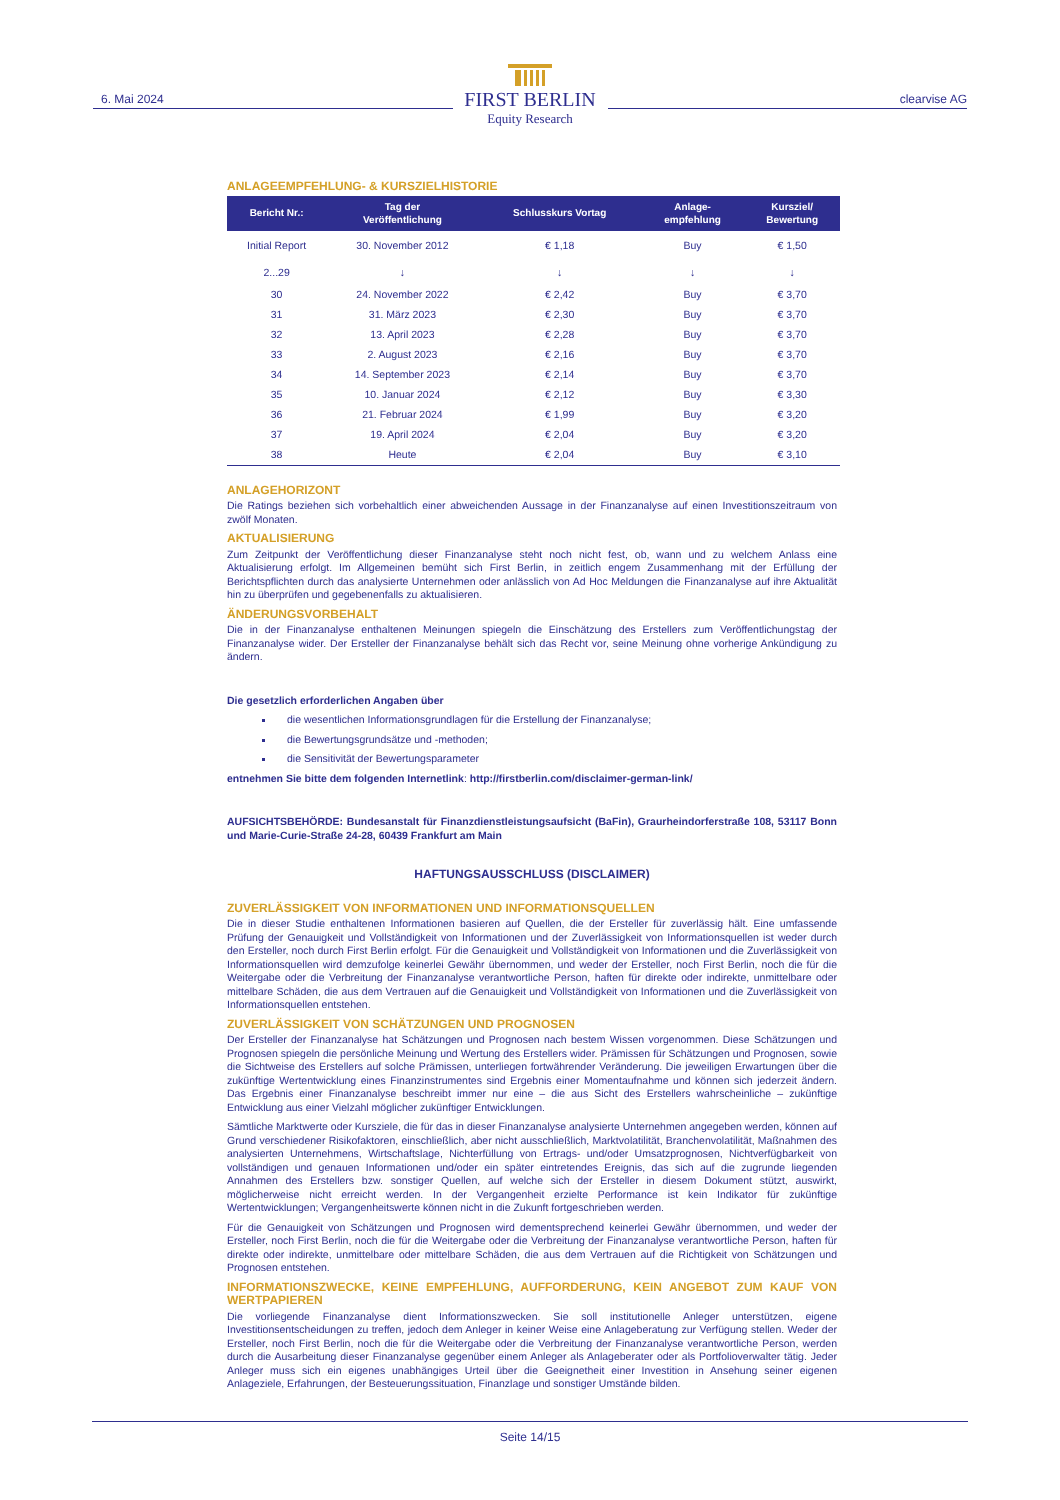6. Mai 2024
FIRST BERLIN
Equity Research
clearvise AG
ANLAGEEMPFEHLUNG- & KURSZIELHISTORIE
| Bericht Nr.: | Tag der Veröffentlichung | Schlusskurs Vortag | Anlage- empfehlung | Kursziel/ Bewertung |
| --- | --- | --- | --- | --- |
| Initial Report | 30. November 2012 | € 1,18 | Buy | € 1,50 |
| 2...29 | ↓ | ↓ | ↓ | ↓ |
| 30 | 24. November 2022 | € 2,42 | Buy | € 3,70 |
| 31 | 31. März 2023 | € 2,30 | Buy | € 3,70 |
| 32 | 13. April 2023 | € 2,28 | Buy | € 3,70 |
| 33 | 2. August 2023 | € 2,16 | Buy | € 3,70 |
| 34 | 14. September 2023 | € 2,14 | Buy | € 3,70 |
| 35 | 10. Januar 2024 | € 2,12 | Buy | € 3,30 |
| 36 | 21. Februar 2024 | € 1,99 | Buy | € 3,20 |
| 37 | 19. April 2024 | € 2,04 | Buy | € 3,20 |
| 38 | Heute | € 2,04 | Buy | € 3,10 |
ANLAGEHORIZONT
Die Ratings beziehen sich vorbehaltlich einer abweichenden Aussage in der Finanzanalyse auf einen Investitionszeitraum von zwölf Monaten.
AKTUALISIERUNG
Zum Zeitpunkt der Veröffentlichung dieser Finanzanalyse steht noch nicht fest, ob, wann und zu welchem Anlass eine Aktualisierung erfolgt. Im Allgemeinen bemüht sich First Berlin, in zeitlich engem Zusammenhang mit der Erfüllung der Berichtspflichten durch das analysierte Unternehmen oder anlässlich von Ad Hoc Meldungen die Finanzanalyse auf ihre Aktualität hin zu überprüfen und gegebenenfalls zu aktualisieren.
ÄNDERUNGSVORBEHALT
Die in der Finanzanalyse enthaltenen Meinungen spiegeln die Einschätzung des Erstellers zum Veröffentlichungstag der Finanzanalyse wider. Der Ersteller der Finanzanalyse behält sich das Recht vor, seine Meinung ohne vorherige Ankündigung zu ändern.
Die gesetzlich erforderlichen Angaben über
die wesentlichen Informationsgrundlagen für die Erstellung der Finanzanalyse;
die Bewertungsgrundsätze und -methoden;
die Sensitivität der Bewertungsparameter
entnehmen Sie bitte dem folgenden Internetlink: http://firstberlin.com/disclaimer-german-link/
AUFSICHTSBEHÖRDE: Bundesanstalt für Finanzdienstleistungsaufsicht (BaFin), Graurheindorferstraße 108, 53117 Bonn und Marie-Curie-Straße 24-28, 60439 Frankfurt am Main
HAFTUNGSAUSSCHLUSS (DISCLAIMER)
ZUVERLÄSSIGKEIT VON INFORMATIONEN UND INFORMATIONSQUELLEN
Die in dieser Studie enthaltenen Informationen basieren auf Quellen, die der Ersteller für zuverlässig hält. Eine umfassende Prüfung der Genauigkeit und Vollständigkeit von Informationen und der Zuverlässigkeit von Informationsquellen ist weder durch den Ersteller, noch durch First Berlin erfolgt. Für die Genauigkeit und Vollständigkeit von Informationen und die Zuverlässigkeit von Informationsquellen wird demzufolge keinerlei Gewähr übernommen, und weder der Ersteller, noch First Berlin, noch die für die Weitergabe oder die Verbreitung der Finanzanalyse verantwortliche Person, haften für direkte oder indirekte, unmittelbare oder mittelbare Schäden, die aus dem Vertrauen auf die Genauigkeit und Vollständigkeit von Informationen und die Zuverlässigkeit von Informationsquellen entstehen.
ZUVERLÄSSIGKEIT VON SCHÄTZUNGEN UND PROGNOSEN
Der Ersteller der Finanzanalyse hat Schätzungen und Prognosen nach bestem Wissen vorgenommen. Diese Schätzungen und Prognosen spiegeln die persönliche Meinung und Wertung des Erstellers wider. Prämissen für Schätzungen und Prognosen, sowie die Sichtweise des Erstellers auf solche Prämissen, unterliegen fortwährender Veränderung. Die jeweiligen Erwartungen über die zukünftige Wertentwicklung eines Finanzinstrumentes sind Ergebnis einer Momentaufnahme und können sich jederzeit ändern. Das Ergebnis einer Finanzanalyse beschreibt immer nur eine – die aus Sicht des Erstellers wahrscheinliche – zukünftige Entwicklung aus einer Vielzahl möglicher zukünftiger Entwicklungen.
Sämtliche Marktwerte oder Kursziele, die für das in dieser Finanzanalyse analysierte Unternehmen angegeben werden, können auf Grund verschiedener Risikofaktoren, einschließlich, aber nicht ausschließlich, Marktvolatilität, Branchenvolatilität, Maßnahmen des analysierten Unternehmens, Wirtschaftslage, Nichterfüllung von Ertrags- und/oder Umsatzprognosen, Nichtverfügbarkeit von vollständigen und genauen Informationen und/oder ein später eintretendes Ereignis, das sich auf die zugrunde liegenden Annahmen des Erstellers bzw. sonstiger Quellen, auf welche sich der Ersteller in diesem Dokument stützt, auswirkt, möglicherweise nicht erreicht werden. In der Vergangenheit erzielte Performance ist kein Indikator für zukünftige Wertentwicklungen; Vergangenheitswerte können nicht in die Zukunft fortgeschrieben werden.
Für die Genauigkeit von Schätzungen und Prognosen wird dementsprechend keinerlei Gewähr übernommen, und weder der Ersteller, noch First Berlin, noch die für die Weitergabe oder die Verbreitung der Finanzanalyse verantwortliche Person, haften für direkte oder indirekte, unmittelbare oder mittelbare Schäden, die aus dem Vertrauen auf die Richtigkeit von Schätzungen und Prognosen entstehen.
INFORMATIONSZWECKE, KEINE EMPFEHLUNG, AUFFORDERUNG, KEIN ANGEBOT ZUM KAUF VON WERTPAPIEREN
Die vorliegende Finanzanalyse dient Informationszwecken. Sie soll institutionelle Anleger unterstützen, eigene Investitionsentscheidungen zu treffen, jedoch dem Anleger in keiner Weise eine Anlageberatung zur Verfügung stellen. Weder der Ersteller, noch First Berlin, noch die für die Weitergabe oder die Verbreitung der Finanzanalyse verantwortliche Person, werden durch die Ausarbeitung dieser Finanzanalyse gegenüber einem Anleger als Anlageberater oder als Portfolioverwalter tätig. Jeder Anleger muss sich ein eigenes unabhängiges Urteil über die Geeignetheit einer Investition in Ansehung seiner eigenen Anlageziele, Erfahrungen, der Besteuerungssituation, Finanzlage und sonstiger Umstände bilden.
Seite 14/15